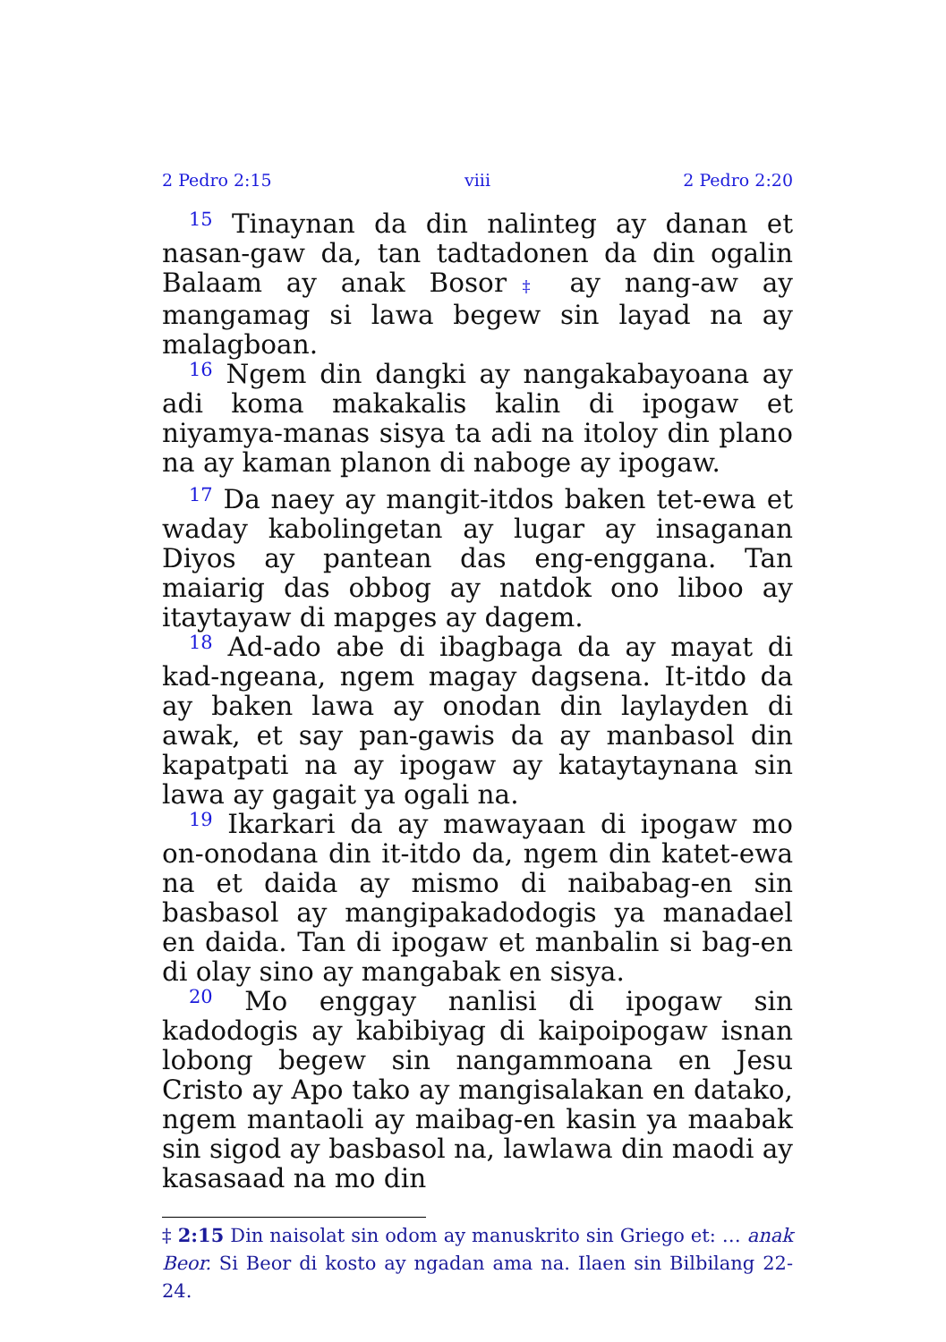2 Pedro 2:15 viii 2 Pedro 2:20
<sup>15</sup> Tinaynan da din nalinteg ay danan et nasan-gaw da, tan tadtadonen da din ogalin Balaam ay anak Bosor‡ ay nang-aw ay mangamag si lawa begew sin layad na ay malagboan.
<sup>16</sup> Ngem din dangki ay nangakabayoana ay adi koma makakalis kalin di ipogaw et niyamya-manas sisya ta adi na itoloy din plano na ay kaman planon di naboge ay ipogaw.
<sup>17</sup> Da naey ay mangit-itdos baken tet-ewa et waday kabolingetan ay lugar ay insaganan Diyos ay pantean das eng-enggana. Tan maiarig das obbog ay natdok ono liboo ay itaytayaw di mapges ay dagem.
<sup>18</sup> Ad-ado abe di ibagbaga da ay mayat di kad-ngeana, ngem magay dagsena. It-itdo da ay baken lawa ay onodan din laylayden di awak, et say pan-gawis da ay manbasol din kapatpati na ay ipogaw ay kataytaynana sin lawa ay gagait ya ogali na.
<sup>19</sup> Ikarkari da ay mawayaan di ipogaw mo on-onodana din it-itdo da, ngem din katet-ewa na et daida ay mismo di naibabag-en sin basbasol ay mangipakadodogis ya manadael en daida. Tan di ipogaw et manbalin si bag-en di olay sino ay mangabak en sisya.
<sup>20</sup> Mo enggay nanlisi di ipogaw sin kadodogis ay kabibiyag di kaipoipogaw isnan lobong begew sin nangammoana en Jesu Cristo ay Apo tako ay mangisalakan en datako, ngem mantaoli ay maibag-en kasin ya maabak sin sigod ay basbasol na, lawlawa din maodi ay kasasaad na mo din
‡ 2:15 Din naisolat sin odom ay manuskrito sin Griego et: … anak Beor. Si Beor di kosto ay ngadan ama na. Ilaen sin Bilbilang 22-24.